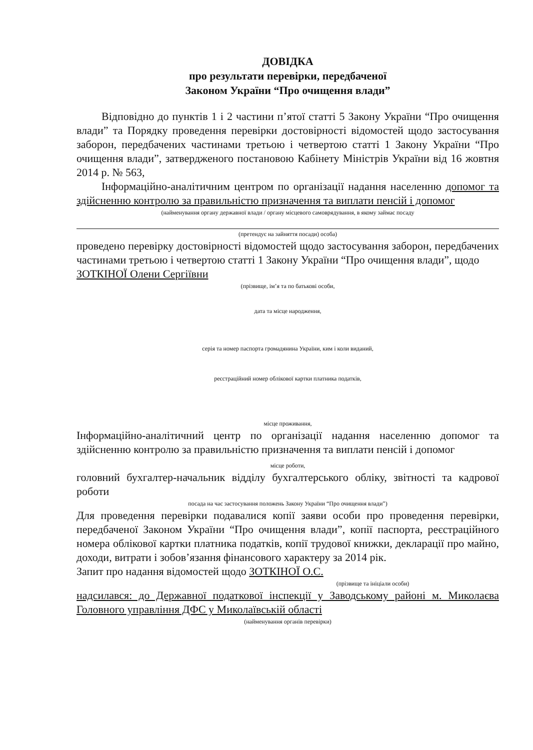ДОВІДКА
про результати перевірки, передбаченої
Законом України “Про очищення влади”
Відповідно до пунктів 1 і 2 частини п’ятої статті 5 Закону України “Про очищення влади” та Порядку проведення перевірки достовірності відомостей щодо застосування заборон, передбачених частинами третьою і четвертою статті 1 Закону України “Про очищення влади”, затвердженого постановою Кабінету Міністрів України від 16 жовтня 2014 р. № 563,
Інформаційно-аналітичним центром по організації надання населенню допомог та здійсненню контролю за правильністю призначення та виплати пенсій і допомог
(найменування органу державної влади / органу місцевого самоврядування, в якому займає посаду
(претендує на зайняття посади) особа)
проведено перевірку достовірності відомостей щодо застосування заборон, передбачених частинами третьою і четвертою статті 1 Закону України “Про очищення влади”, щодо
ЗОТКІНОЇ Олени Сергіївни
(прізвище, ім’я та по батькові особи,
дата та місце народження,
серія та номер паспорта громадянина України, ким і коли виданий,
реєстраційний номер облікової картки платника податків,
місце проживання,
Інформаційно-аналітичний центр по організації надання населенню допомог та здійсненню контролю за правильністю призначення та виплати пенсій і допомог
місце роботи,
головний бухгалтер-начальник відділу бухгалтерського обліку, звітності та кадрової роботи
посада на час застосування положень Закону України “Про очищення влади”)
Для проведення перевірки подавалися копії заяви особи про проведення перевірки, передбаченої Законом України “Про очищення влади”, копії паспорта, реєстраційного номера облікової картки платника податків, копії трудової книжки, декларації про майно, доходи, витрати і зобов’язання фінансового характеру за 2014 рік.
Запит про надання відомостей щодо ЗОТКІНОЇ О.С.
(прізвище та ініціали особи)
надсилався: до Державної податкової інспекції у Заводському районі м. Миколаєва Головного управління ДФС у Миколаївській області
(найменування органів перевірки)